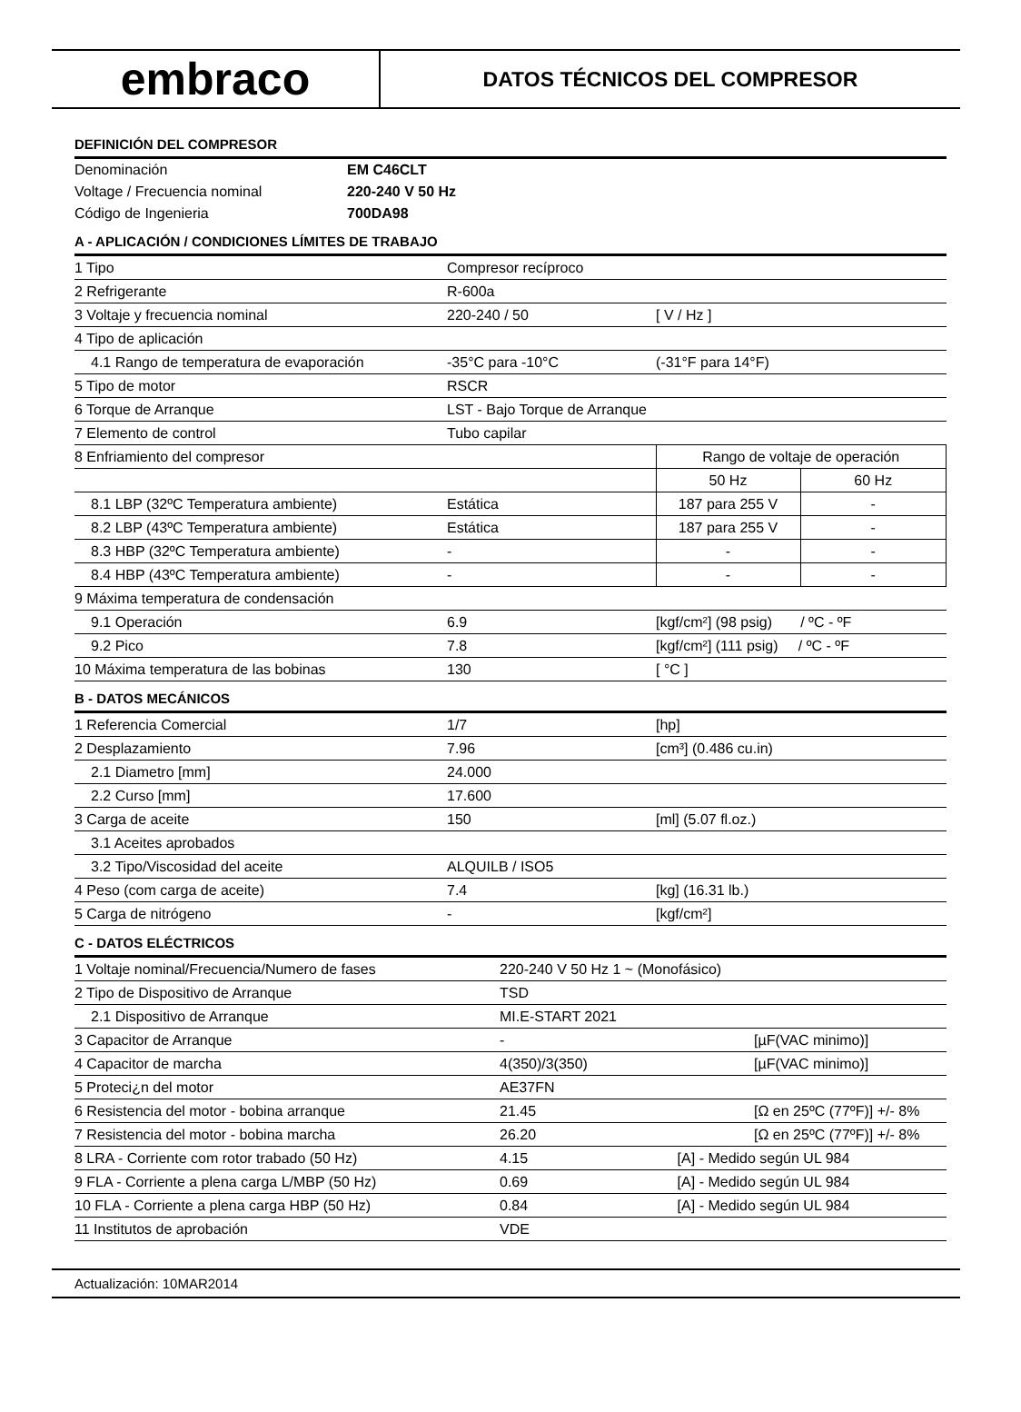embraco
DATOS TÉCNICOS DEL COMPRESOR
DEFINICIÓN DEL COMPRESOR
| Denominación | EM C46CLT |
| Voltage / Frecuencia nominal | 220-240 V 50 Hz |
| Código de Ingenieria | 700DA98 |
A - APLICACIÓN / CONDICIONES LÍMITES DE TRABAJO
| 1 Tipo | Compresor recíproco | | | |
| 2 Refrigerante | R-600a | | | |
| 3 Voltaje y frecuencia nominal | 220-240 / 50 | [ V / Hz ] | | |
| 4 Tipo de aplicación | | | | |
| 4.1 Rango de temperatura de evaporación | -35°C para -10°C | (-31°F para 14°F) | | |
| 5 Tipo de motor | RSCR | | | |
| 6 Torque de Arranque | LST - Bajo Torque de Arranque | | | |
| 7 Elemento de control | Tubo capilar | | | |
| 8 Enfriamiento del compresor | | | Rango de voltaje de operación | |
| | | | 50 Hz | 60 Hz |
| 8.1 LBP (32ºC Temperatura ambiente) | Estática | | 187 para 255 V | - |
| 8.2 LBP (43ºC Temperatura ambiente) | Estática | | 187 para 255 V | - |
| 8.3 HBP (32ºC Temperatura ambiente) | - | | - | - |
| 8.4 HBP (43ºC Temperatura ambiente) | - | | - | - |
| 9 Máxima temperatura de condensación | | | | |
| 9.1 Operación | 6.9 | | [kgf/cm²] (98 psig) / ºC - ºF | |
| 9.2 Pico | 7.8 | | [kgf/cm²] (111 psig) / ºC - ºF | |
| 10 Máxima temperatura de las bobinas | 130 | | [ °C ] | |
B - DATOS MECÁNICOS
| 1 Referencia Comercial | 1/7 | [hp] |
| 2 Desplazamiento | 7.96 | [cm³] (0.486 cu.in) |
| 2.1 Diametro [mm] | 24.000 | |
| 2.2 Curso [mm] | 17.600 | |
| 3 Carga de aceite | 150 | [ml] (5.07 fl.oz.) |
| 3.1 Aceites aprobados | | |
| 3.2 Tipo/Viscosidad del aceite | ALQUILB / ISO5 | |
| 4 Peso (com carga de aceite) | 7.4 | [kg] (16.31 lb.) |
| 5 Carga de nitrógeno | - | [kgf/cm²] |
C - DATOS ELÉCTRICOS
| 1 Voltaje nominal/Frecuencia/Numero de fases | 220-240 V 50 Hz 1 ~ (Monofásico) | |
| 2 Tipo de Dispositivo de Arranque | TSD | |
| 2.1 Dispositivo de Arranque | MI.E-START 2021 | |
| 3 Capacitor de Arranque | - | [µF(VAC minimo)] |
| 4 Capacitor de marcha | 4(350)/3(350) | [µF(VAC minimo)] |
| 5 Protеci¿n del motor | AE37FN | |
| 6 Resistencia del motor - bobina arranque | 21.45 | [Ω en 25ºC (77ºF)] +/- 8% |
| 7 Resistencia del motor - bobina marcha | 26.20 | [Ω en 25ºC (77ºF)] +/- 8% |
| 8 LRA - Corriente com rotor trabado (50 Hz) | 4.15 [A] - Medido según UL 984 | |
| 9 FLA - Corriente a plena carga L/MBP (50 Hz) | 0.69 [A] - Medido según UL 984 | |
| 10 FLA - Corriente a plena carga HBP (50 Hz) | 0.84 [A] - Medido según UL 984 | |
| 11 Institutos de aprobación | VDE | |
Actualización: 10MAR2014